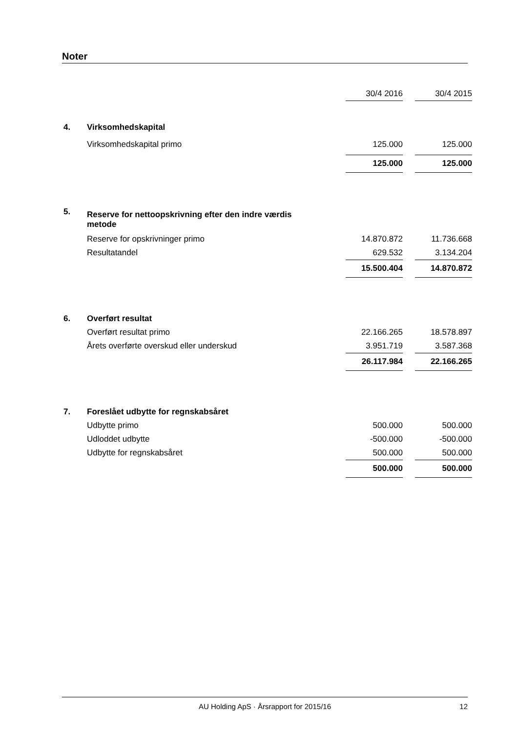Noter
| | | 30/4 2016 | | 30/4 2015 |
| 4. | Virksomhedskapital | | | |
| | Virksomhedskapital primo | 125.000 | | 125.000 |
| | | 125.000 | | 125.000 |
| 5. | Reserve for nettoopskrivning efter den indre værdis metode | | | |
| | Reserve for opskrivninger primo | 14.870.872 | | 11.736.668 |
| | Resultatandel | 629.532 | | 3.134.204 |
| | | 15.500.404 | | 14.870.872 |
| 6. | Overført resultat | | | |
| | Overført resultat primo | 22.166.265 | | 18.578.897 |
| | Årets overførte overskud eller underskud | 3.951.719 | | 3.587.368 |
| | | 26.117.984 | | 22.166.265 |
| 7. | Foreslået udbytte for regnskabsåret | | | |
| | Udbytte primo | 500.000 | | 500.000 |
| | Udloddet udbytte | -500.000 | | -500.000 |
| | Udbytte for regnskabsåret | 500.000 | | 500.000 |
| | | 500.000 | | 500.000 |
AU Holding ApS · Årsrapport for 2015/16 12